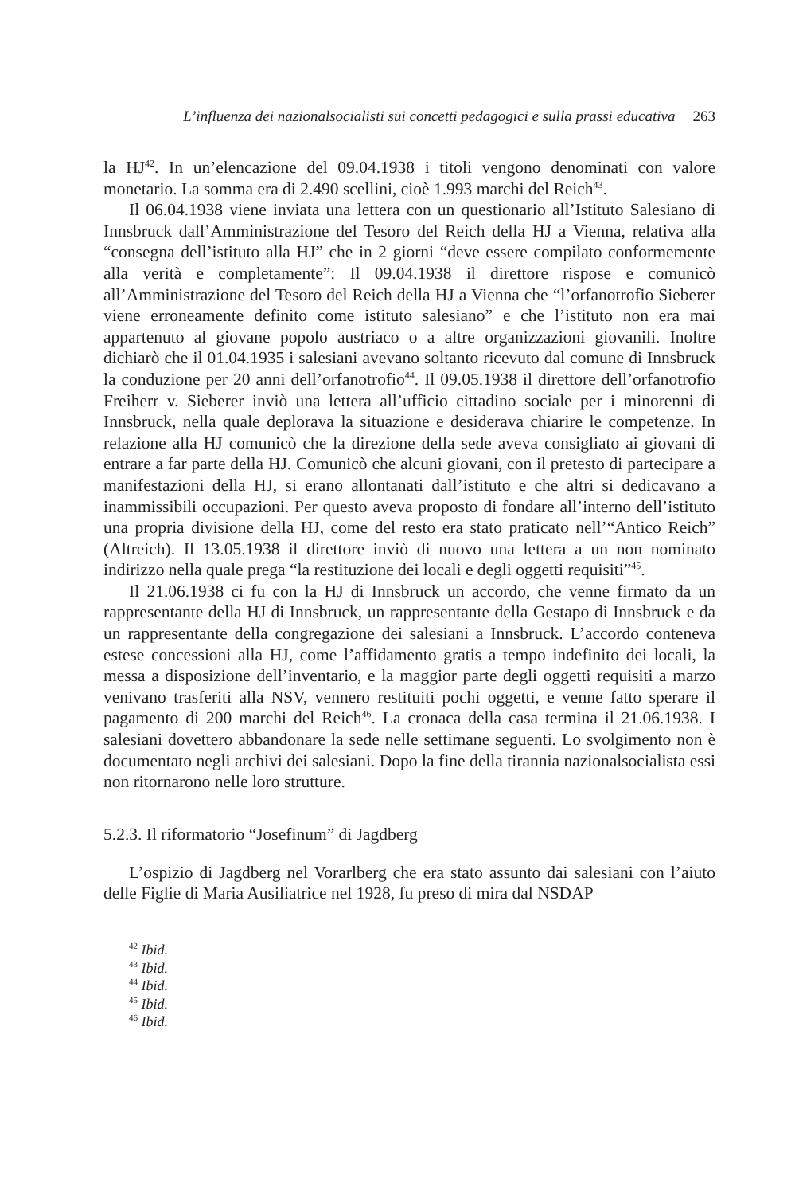L’influenza dei nazionalsocialisti sui concetti pedagogici e sulla prassi educativa 263
la HJ<sup>42</sup>. In un’elencazione del 09.04.1938 i titoli vengono denominati con valore monetario. La somma era di 2.490 scellini, cioè 1.993 marchi del Reich<sup>43</sup>.
Il 06.04.1938 viene inviata una lettera con un questionario all’Istituto Salesiano di Innsbruck dall’Amministrazione del Tesoro del Reich della HJ a Vienna, relativa alla “consegna dell’istituto alla HJ” che in 2 giorni “deve essere compilato conformemente alla verità e completamente”: Il 09.04.1938 il direttore rispose e comunicò all’Amministrazione del Tesoro del Reich della HJ a Vienna che “l’orfanotrofio Sieberer viene erroneamente definito come istituto salesiano” e che l’istituto non era mai appartenuto al giovane popolo austriaco o a altre organizzazioni giovanili. Inoltre dichiarò che il 01.04.1935 i salesiani avevano soltanto ricevuto dal comune di Innsbruck la conduzione per 20 anni dell’orfanotrofio<sup>44</sup>. Il 09.05.1938 il direttore dell’orfanotrofio Freiherr v. Sieberer inviò una lettera all’ufficio cittadino sociale per i minorenni di Innsbruck, nella quale deplorava la situazione e desiderava chiarire le competenze. In relazione alla HJ comunicò che la direzione della sede aveva consigliato ai giovani di entrare a far parte della HJ. Comunicò che alcuni giovani, con il pretesto di partecipare a manifestazioni della HJ, si erano allontanati dall’istituto e che altri si dedicavano a inammissibili occupazioni. Per questo aveva proposto di fondare all’interno dell’istituto una propria divisione della HJ, come del resto era stato praticato nell’“Antico Reich” (Altreich). Il 13.05.1938 il direttore inviò di nuovo una lettera a un non nominato indirizzo nella quale prega “la restituzione dei locali e degli oggetti requisiti”<sup>45</sup>.
Il 21.06.1938 ci fu con la HJ di Innsbruck un accordo, che venne firmato da un rappresentante della HJ di Innsbruck, un rappresentante della Gestapo di Innsbruck e da un rappresentante della congregazione dei salesiani a Innsbruck. L’accordo conteneva estese concessioni alla HJ, come l’affidamento gratis a tempo indefinito dei locali, la messa a disposizione dell’inventario, e la maggior parte degli oggetti requisiti a marzo venivano trasferiti alla NSV, vennero restituiti pochi oggetti, e venne fatto sperare il pagamento di 200 marchi del Reich<sup>46</sup>. La cronaca della casa termina il 21.06.1938. I salesiani dovettero abbandonare la sede nelle settimane seguenti. Lo svolgimento non è documentato negli archivi dei salesiani. Dopo la fine della tirannia nazionalsocialista essi non ritornarono nelle loro strutture.
5.2.3. Il riformatorio “Josefinum” di Jagdberg
L’ospizio di Jagdberg nel Vorarlberg che era stato assunto dai salesiani con l’aiuto delle Figlie di Maria Ausiliatrice nel 1928, fu preso di mira dal NSDAP
<sup>42</sup> Ibid.
<sup>43</sup> Ibid.
<sup>44</sup> Ibid.
<sup>45</sup> Ibid.
<sup>46</sup> Ibid.